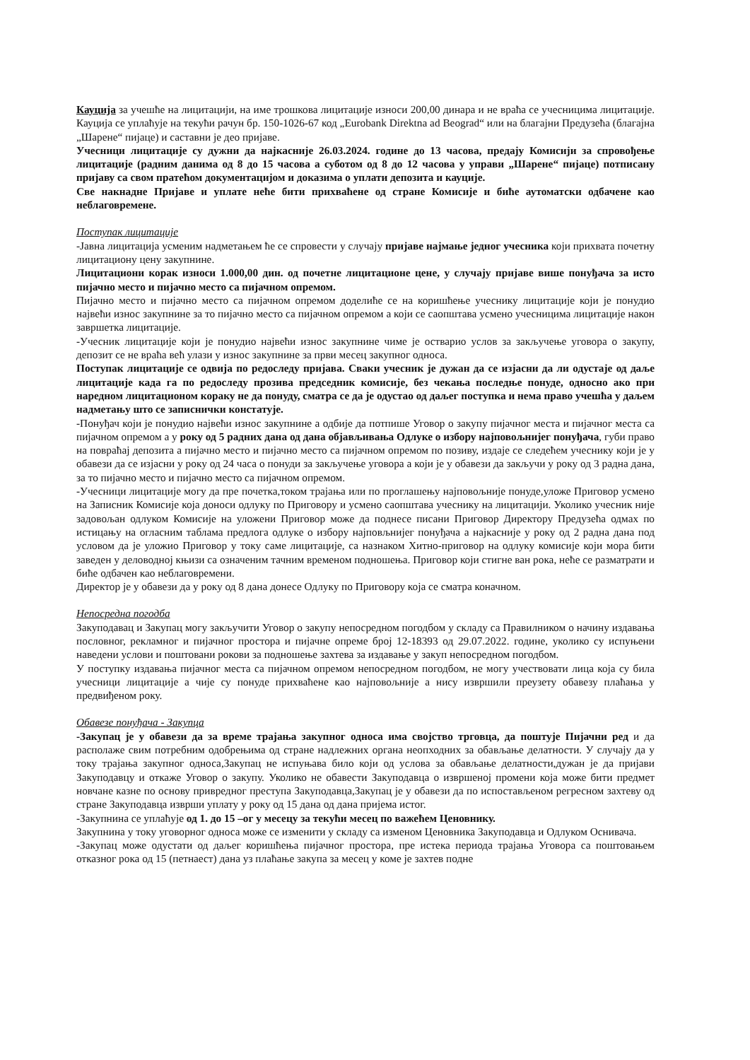Кауција за учешће на лицитацији, на име трошкова лицитације износи 200,00 динара и не враћа се учесницима лицитације. Кауција се уплаћује на текући рачун бр. 150-1026-67 код „Eurobank Direktna ad Beograd“ или на благајни Предузећа (благајна „Шарене“ пијаце) и саставни је део пријаве.
Учесници лицитације су дужни да најкасније 26.03.2024. године до 13 часова, предају Комисији за спровођење лицитације (радним данима од 8 до 15 часова а суботом од 8 до 12 часова у управи „Шарене“ пијаце) потписану пријаву са свом пратећом документацијом и доказима о уплати депозита и кауције.
Све накнадне Пријаве и уплате неће бити прихваћене од стране Комисије и биће аутоматски одбачене као неблаговремене.
Поступак лицитације
-Јавна лицитација усменим надметањем ће се спровести у случају пријаве најмање једног учесника који прихвата почетну лицитациону цену закупнине.
Лицитациони корак износи 1.000,00 дин. од почетне лицитационе цене, у случају пријаве више понуђача за исто пијачно место и пијачно место са пијачном опремом.
Пијачно место и пијачно место са пијачном опремом доделиће се на коришћење учеснику лицитације који је понудио највећи износ закупнине за то пијачно место са пијачном опремом а који се саопштава усмено учесницима лицитације након завршетка лицитације.
-Учесник лицитације који је понудио највећи износ закупнине чиме је остварио услов за закључење уговора о закупу, депозит се не враћа већ улази у износ закупнине за први месец закупног односа.
Поступак лицитације се одвија по редоследу пријава. Сваки учесник је дужан да се изјасни да ли одустаје од даље лицитације када га по редоследу прозива председник комисије, без чекања последње понуде, односно ако при наредном лицитационом кораку не да понуду, сматра се да је одустао од даљег поступка и нема право учешћа у даљем надметању што се записнички констатује.
-Понуђач који је понудио највећи износ закупнине а одбије да потпише Уговор о закупу пијачног места и пијачног места са пијачном опремом а у року од 5 радних дана од дана објављивања Одлуке о избору најповољнијег понуђача, губи право на повраћај депозита а пијачно место и пијачно место са пијачном опремом по позиву, издаје се следећем учеснику који је у обавези да се изјасни у року од 24 часа о понуди за закључење уговора а који је у обавези да закључи у року од 3 радна дана, за то пијачно место и пијачно место са пијачном опремом.
-Учесници лицитације могу да пре почетка,током трајања или по проглашењу најповољније понуде,уложе Приговор усмено на Записник Комисије која доноси одлуку по Приговору и усмено саопштава учеснику на лицитацији. Уколико учесник није задовољан одлуком Комисије на уложени Приговор може да поднесе писани Приговор Директору Предузећа одмах по истицању на огласним таблама предлога одлуке о избору најповљнијег понуђача а најкасније у року од 2 радна дана под условом да је уложио Приговор у току саме лицитације, са назнаком Хитно-приговор на одлуку комисије који мора бити заведен у деловодној књизи са означеним тачним временом подношења. Приговор који стигне ван рока, неће се разматрати и биће одбачен као неблаговремени.
Директор је у обавези да у року од 8 дана донесе Одлуку по Приговору која се сматра коначном.
Непосредна погодба
Закуподавац и Закупац могу закључити Уговор о закупу непосредном погодбом у складу са Правилником о начину издавања пословног, рекламног и пијачног простора и пијачне опреме број 12-18393 од 29.07.2022. године, уколико су испуњени наведени услови и поштовани рокови за подношење захтева за издавање у закуп непосредном погодбом.
У поступку издавања пијачног места са пијачном опремом непосредном погодбом, не могу учествовати лица која су била учесници лицитације а чије су понуде прихваћене као најповољније а нису извршили преузету обавезу плаћања у предвиђеном року.
Обавезе понуђача - Закупца
-Закупац је у обавези да за време трајања закупног односа има својство трговца, да поштује Пијачни ред и да располаже свим потребним одобрењима од стране надлежних органа неопходних за обављање делатности. У случају да у току трајања закупног односа,Закупац не испуњава било који од услова за обављање делатности,дужан је да пријави Закуподавцу и откаже Уговор о закупу. Уколико не обавести Закуподавца о извршеној промени која може бити предмет новчане казне по основу привредног преступа Закуподавца,Закупац је у обавези да по испостављеном регресном захтеву од стране Закуподавца изврши уплату у року од 15 дана од дана пријема истог.
-Закупнина се уплаћује од 1. до 15 –ог у месецу за текући месец по важећем Ценовнику.
Закупнина у току уговорног односа може се изменити у складу са изменом Ценовника Закуподавца и Одлуком Оснивача.
-Закупац може одустати од даљег коришћења пијачног простора, пре истека периода трајања Уговора са поштовањем отказног рока од 15 (петнаест) дана уз плаћање закупа за месец у коме је захтев подне